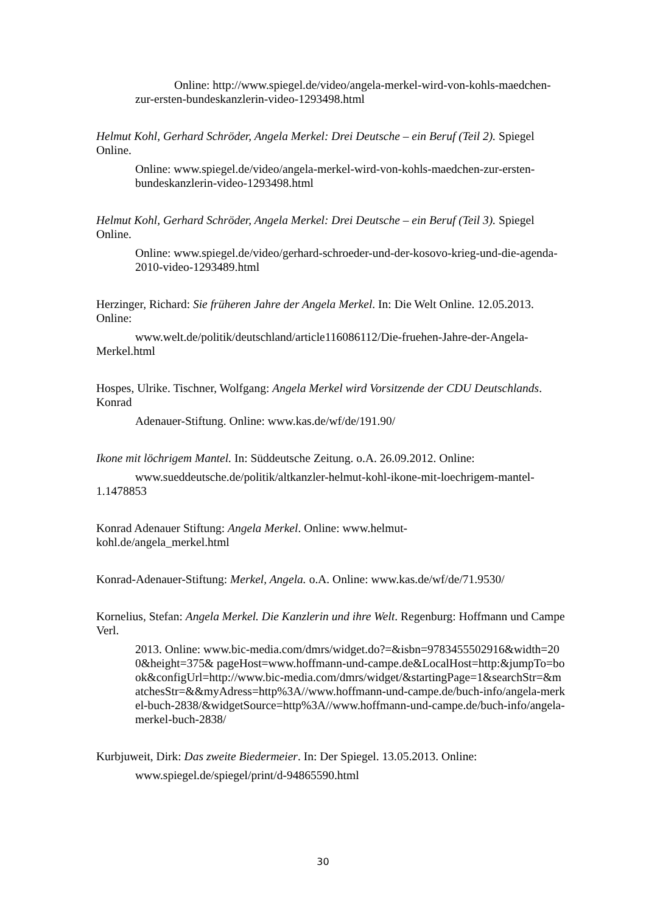Online: http://www.spiegel.de/video/angela-merkel-wird-von-kohls-maedchen-zur-ersten-bundeskanzlerin-video-1293498.html
Helmut Kohl, Gerhard Schröder, Angela Merkel: Drei Deutsche – ein Beruf (Teil 2). Spiegel Online.
Online: www.spiegel.de/video/angela-merkel-wird-von-kohls-maedchen-zur-ersten-bundeskanzlerin-video-1293498.html
Helmut Kohl, Gerhard Schröder, Angela Merkel: Drei Deutsche – ein Beruf (Teil 3). Spiegel Online.
Online: www.spiegel.de/video/gerhard-schroeder-und-der-kosovo-krieg-und-die-agenda-2010-video-1293489.html
Herzinger, Richard: Sie früheren Jahre der Angela Merkel. In: Die Welt Online. 12.05.2013. Online:
www.welt.de/politik/deutschland/article116086112/Die-fruehen-Jahre-der-Angela-Merkel.html
Hospes, Ulrike. Tischner, Wolfgang: Angela Merkel wird Vorsitzende der CDU Deutschlands. Konrad
Adenauer-Stiftung. Online: www.kas.de/wf/de/191.90/
Ikone mit löchrigem Mantel. In: Süddeutsche Zeitung. o.A. 26.09.2012. Online:
www.sueddeutsche.de/politik/altkanzler-helmut-kohl-ikone-mit-loechrigem-mantel-1.1478853
Konrad Adenauer Stiftung: Angela Merkel. Online: www.helmut-
kohl.de/angela_merkel.html
Konrad-Adenauer-Stiftung: Merkel, Angela. o.A. Online: www.kas.de/wf/de/71.9530/
Kornelius, Stefan: Angela Merkel. Die Kanzlerin und ihre Welt. Regenburg: Hoffmann und Campe Verl.
2013. Online: www.bic-media.com/dmrs/widget.do?=&isbn=9783455502916&width=200&height=375& pageHost=www.hoffmann-und-campe.de&LocalHost=http:&jumpTo=book&configUrl=http://www.bic-media.com/dmrs/widget/&startingPage=1&searchStr=&matchesStr=&&myAdress=http%3A//www.hoffmann-und-campe.de/buch-info/angela-merkel-buch-2838/&widgetSource=http%3A//www.hoffmann-und-campe.de/buch-info/angela-merkel-buch-2838/
Kurbjuweit, Dirk: Das zweite Biedermeier. In: Der Spiegel. 13.05.2013. Online:
www.spiegel.de/spiegel/print/d-94865590.html
30